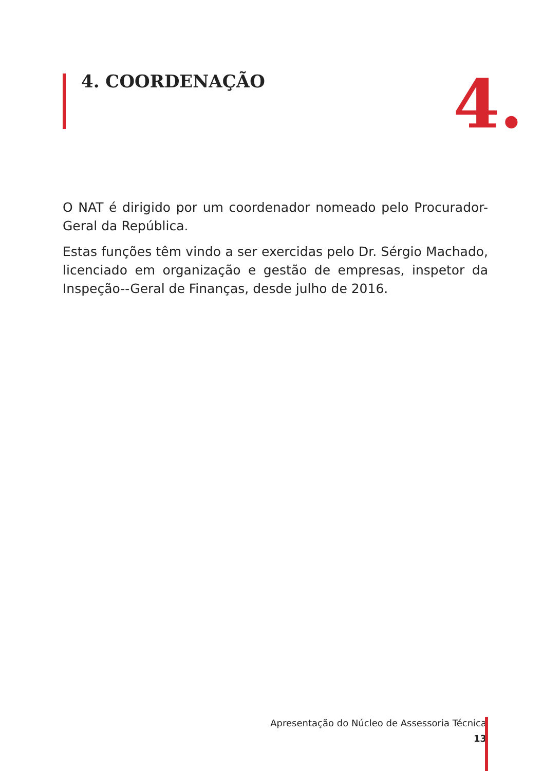4. COORDENAÇÃO
4.
O NAT é dirigido por um coordenador nomeado pelo Procurador-Geral da República.
Estas funções têm vindo a ser exercidas pelo Dr. Sérgio Machado, licenciado em organização e gestão de empresas, inspetor da Inspeção--Geral de Finanças, desde julho de 2016.
Apresentação do Núcleo de Assessoria Técnica
13